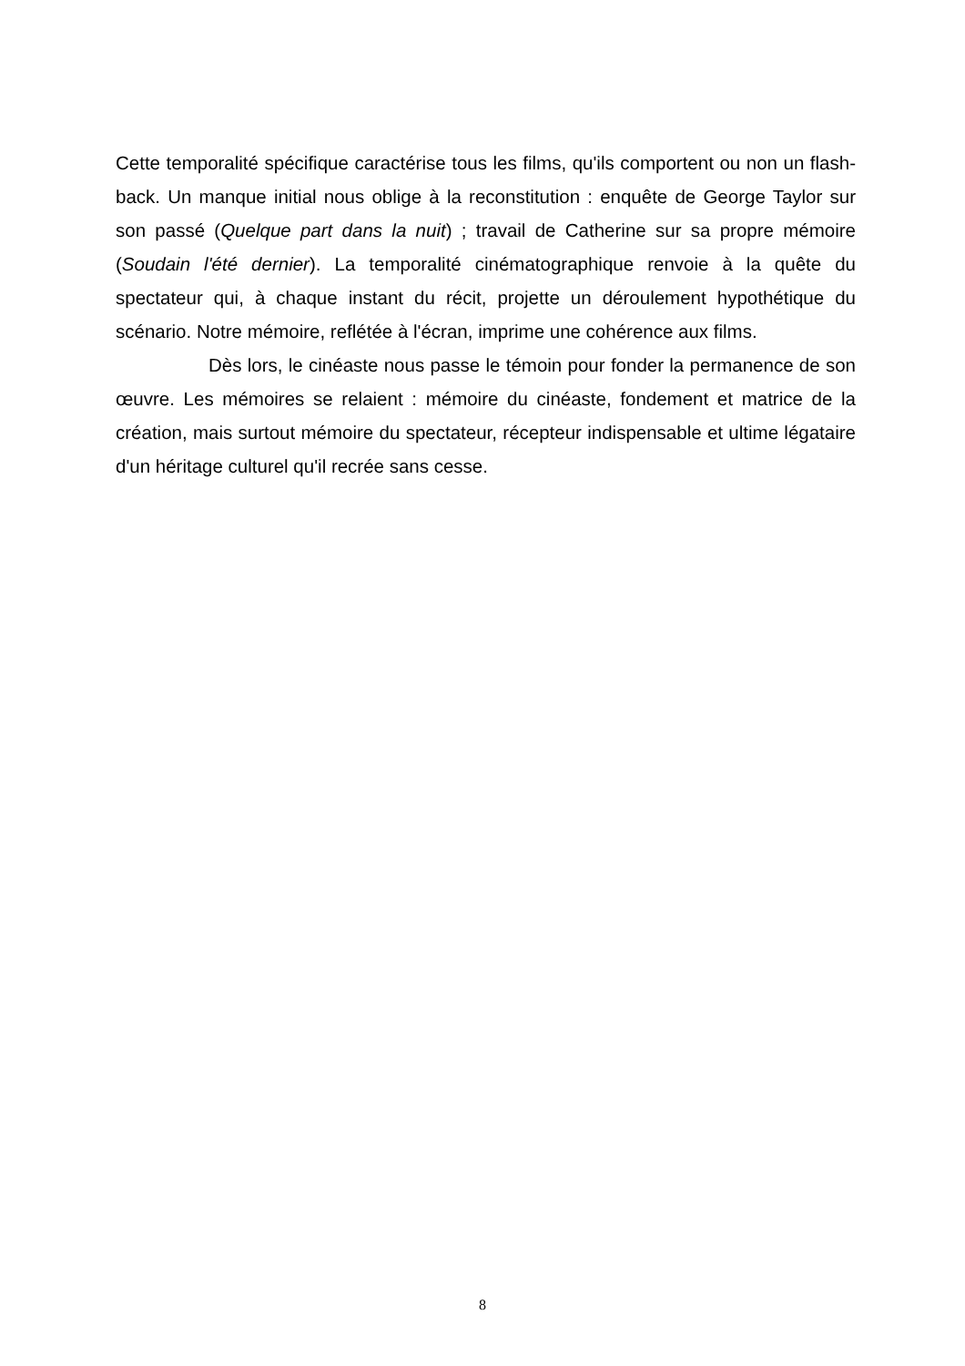Cette temporalité spécifique caractérise tous les films, qu'ils comportent ou non un flash-back. Un manque initial nous oblige à la reconstitution : enquête de George Taylor sur son passé (Quelque part dans la nuit) ; travail de Catherine sur sa propre mémoire (Soudain l'été dernier). La temporalité cinématographique renvoie à la quête du spectateur qui, à chaque instant du récit, projette un déroulement hypothétique du scénario. Notre mémoire, reflétée à l'écran, imprime une cohérence aux films.
Dès lors, le cinéaste nous passe le témoin pour fonder la permanence de son œuvre. Les mémoires se relaient : mémoire du cinéaste, fondement et matrice de la création, mais surtout mémoire du spectateur, récepteur indispensable et ultime légataire d'un héritage culturel qu'il recrée sans cesse.
8